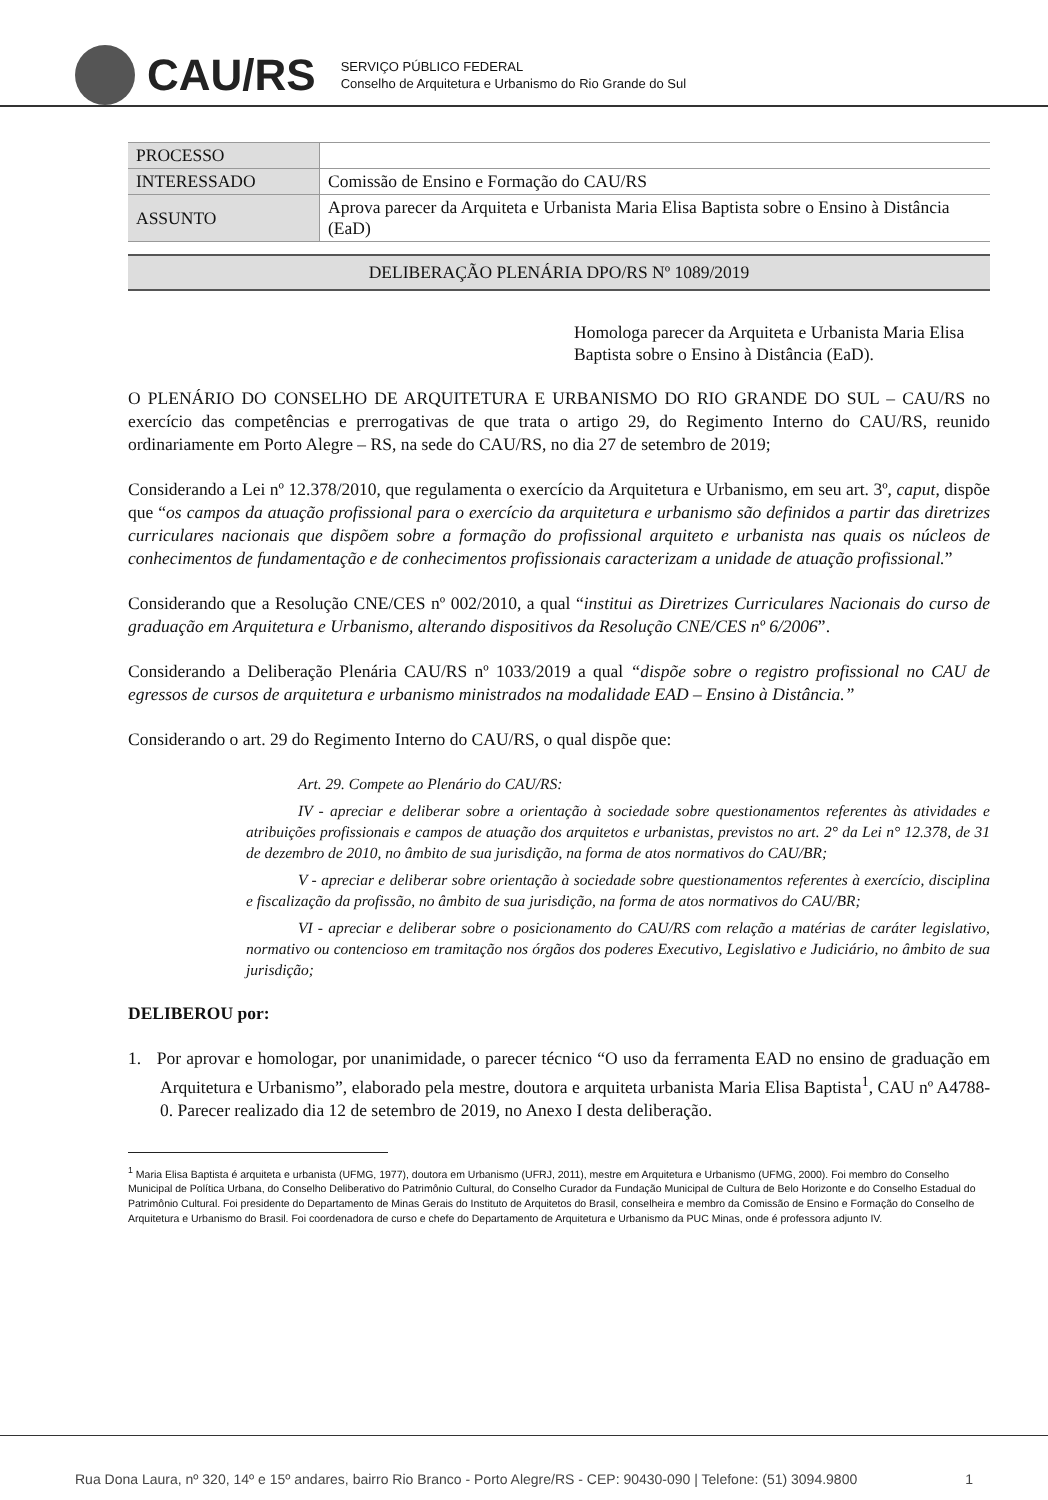CAU/RS
SERVIÇO PÚBLICO FEDERAL
Conselho de Arquitetura e Urbanismo do Rio Grande do Sul
| PROCESSO | |
| INTERESSADO | Comissão de Ensino e Formação do CAU/RS |
| ASSUNTO | Aprova parecer da Arquiteta e Urbanista Maria Elisa Baptista sobre o Ensino à Distância (EaD) |
DELIBERAÇÃO PLENÁRIA DPO/RS Nº 1089/2019
Homologa parecer da Arquiteta e Urbanista Maria Elisa Baptista sobre o Ensino à Distância (EaD).
O PLENÁRIO DO CONSELHO DE ARQUITETURA E URBANISMO DO RIO GRANDE DO SUL – CAU/RS no exercício das competências e prerrogativas de que trata o artigo 29, do Regimento Interno do CAU/RS, reunido ordinariamente em Porto Alegre – RS, na sede do CAU/RS, no dia 27 de setembro de 2019;
Considerando a Lei nº 12.378/2010, que regulamenta o exercício da Arquitetura e Urbanismo, em seu art. 3º, caput, dispõe que “os campos da atuação profissional para o exercício da arquitetura e urbanismo são definidos a partir das diretrizes curriculares nacionais que dispõem sobre a formação do profissional arquiteto e urbanista nas quais os núcleos de conhecimentos de fundamentação e de conhecimentos profissionais caracterizam a unidade de atuação profissional.”
Considerando que a Resolução CNE/CES nº 002/2010, a qual “institui as Diretrizes Curriculares Nacionais do curso de graduação em Arquitetura e Urbanismo, alterando dispositivos da Resolução CNE/CES nº 6/2006”.
Considerando a Deliberação Plenária CAU/RS nº 1033/2019 a qual “dispõe sobre o registro profissional no CAU de egressos de cursos de arquitetura e urbanismo ministrados na modalidade EAD – Ensino à Distância.”
Considerando o art. 29 do Regimento Interno do CAU/RS, o qual dispõe que:
Art. 29. Compete ao Plenário do CAU/RS:
IV - apreciar e deliberar sobre a orientação à sociedade sobre questionamentos referentes às atividades e atribuições profissionais e campos de atuação dos arquitetos e urbanistas, previstos no art. 2° da Lei n° 12.378, de 31 de dezembro de 2010, no âmbito de sua jurisdição, na forma de atos normativos do CAU/BR;
V - apreciar e deliberar sobre orientação à sociedade sobre questionamentos referentes à exercício, disciplina e fiscalização da profissão, no âmbito de sua jurisdição, na forma de atos normativos do CAU/BR;
VI - apreciar e deliberar sobre o posicionamento do CAU/RS com relação a matérias de caráter legislativo, normativo ou contencioso em tramitação nos órgãos dos poderes Executivo, Legislativo e Judiciário, no âmbito de sua jurisdição;
DELIBEROU por:
1. Por aprovar e homologar, por unanimidade, o parecer técnico “O uso da ferramenta EAD no ensino de graduação em Arquitetura e Urbanismo”, elaborado pela mestre, doutora e arquiteta urbanista Maria Elisa Baptista<sup>1</sup>, CAU nº A4788-0. Parecer realizado dia 12 de setembro de 2019, no Anexo I desta deliberação.
<sup>1</sup> Maria Elisa Baptista é arquiteta e urbanista (UFMG, 1977), doutora em Urbanismo (UFRJ, 2011), mestre em Arquitetura e Urbanismo (UFMG, 2000). Foi membro do Conselho Municipal de Política Urbana, do Conselho Deliberativo do Patrimônio Cultural, do Conselho Curador da Fundação Municipal de Cultura de Belo Horizonte e do Conselho Estadual do Patrimônio Cultural. Foi presidente do Departamento de Minas Gerais do Instituto de Arquitetos do Brasil, conselheira e membro da Comissão de Ensino e Formação do Conselho de Arquitetura e Urbanismo do Brasil. Foi coordenadora de curso e chefe do Departamento de Arquitetura e Urbanismo da PUC Minas, onde é professora adjunto IV.
Rua Dona Laura, nº 320, 14º e 15º andares, bairro Rio Branco - Porto Alegre/RS - CEP: 90430-090 | Telefone: (51) 3094.9800 1